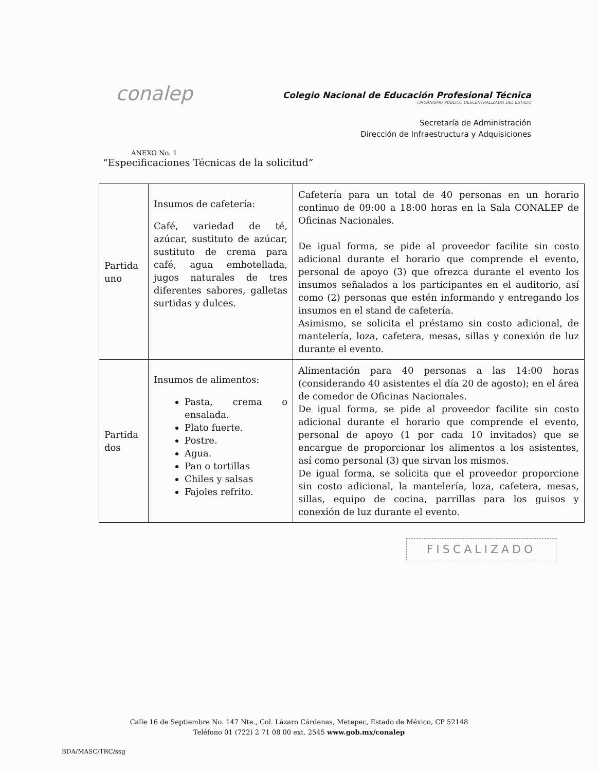conalep
Colegio Nacional de Educación Profesional Técnica
ORGANISMO PÚBLICO DESCENTRALIZADO DEL ESTADO
Secretaría de Administración
Dirección de Infraestructura y Adquisiciones
ANEXO No. 1
“Especificaciones Técnicas de la solicitud”
| Partida uno | Insumos de cafetería: Café, variedad de té, azúcar, sustituto de azúcar, sustituto de crema para café, agua embotellada, jugos naturales de tres diferentes sabores, galletas surtidas y dulces. | Cafetería para un total de 40 personas en un horario continuo de 09:00 a 18:00 horas en la Sala CONALEP de Oficinas Nacionales. De igual forma, se pide al proveedor facilite sin costo adicional durante el horario que comprende el evento, personal de apoyo (3) que ofrezca durante el evento los insumos señalados a los participantes en el auditorio, así como (2) personas que estén informando y entregando los insumos en el stand de cafetería. Asimismo, se solicita el préstamo sin costo adicional, de mantelería, loza, cafetera, mesas, sillas y conexión de luz durante el evento. |
| Partida dos | Insumos de alimentos: Pasta, crema o ensalada. Plato fuerte. Postre. Agua. Pan o tortillas Chiles y salsas Fajoles refrito. | Alimentación para 40 personas a las 14:00 horas (considerando 40 asistentes el día 20 de agosto); en el área de comedor de Oficinas Nacionales. De igual forma, se pide al proveedor facilite sin costo adicional durante el horario que comprende el evento, personal de apoyo (1 por cada 10 invitados) que se encargue de proporcionar los alimentos a los asistentes, así como personal (3) que sirvan los mismos. De igual forma, se solicita que el proveedor proporcione sin costo adicional, la mantelería, loza, cafetera, mesas, sillas, equipo de cocina, parrillas para los guisos y conexión de luz durante el evento. |
FISCALIZADO
Calle 16 de Septiembre No. 147 Nte., Col. Lázaro Cárdenas, Metepec, Estado de México, CP 52148
Teléfono 01 (722) 2 71 08 00 ext. 2545 www.gob.mx/conalep
BDA/MASC/TRC/ssg